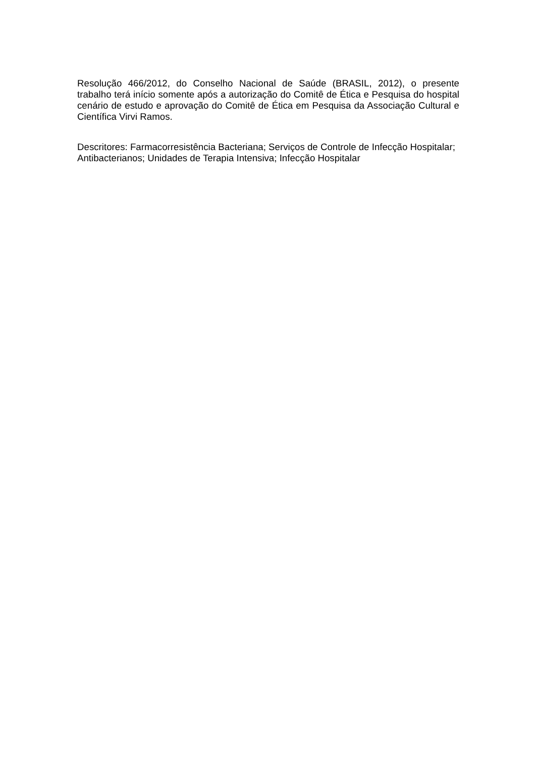Resolução 466/2012, do Conselho Nacional de Saúde (BRASIL, 2012), o presente trabalho terá início somente após a autorização do Comitê de Ética e Pesquisa do hospital cenário de estudo e aprovação do Comitê de Ética em Pesquisa da Associação Cultural e Científica Virvi Ramos.
Descritores: Farmacorresistência Bacteriana; Serviços de Controle de Infecção Hospitalar; Antibacterianos; Unidades de Terapia Intensiva; Infecção Hospitalar